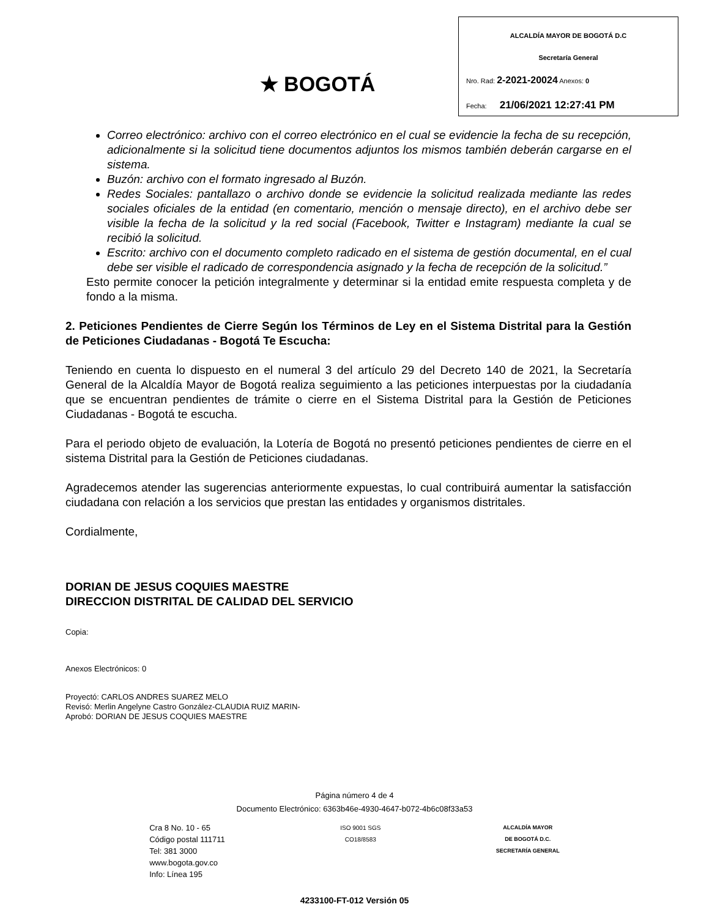★ BOGOTÁ
ALCALDÍA MAYOR DE BOGOTÁ D.C
Secretaría General
Nro. Rad: 2-2021-20024 Anexos: 0
Fecha: 21/06/2021 12:27:41 PM
Correo electrónico: archivo con el correo electrónico en el cual se evidencie la fecha de su recepción, adicionalmente si la solicitud tiene documentos adjuntos los mismos también deberán cargarse en el sistema.
Buzón: archivo con el formato ingresado al Buzón.
Redes Sociales: pantallazo o archivo donde se evidencie la solicitud realizada mediante las redes sociales oficiales de la entidad (en comentario, mención o mensaje directo), en el archivo debe ser visible la fecha de la solicitud y la red social (Facebook, Twitter e Instagram) mediante la cual se recibió la solicitud.
Escrito: archivo con el documento completo radicado en el sistema de gestión documental, en el cual debe ser visible el radicado de correspondencia asignado y la fecha de recepción de la solicitud.”
Esto permite conocer la petición integralmente y determinar si la entidad emite respuesta completa y de fondo a la misma.
2. Peticiones Pendientes de Cierre Según los Términos de Ley en el Sistema Distrital para la Gestión de Peticiones Ciudadanas - Bogotá Te Escucha:
Teniendo en cuenta lo dispuesto en el numeral 3 del artículo 29 del Decreto 140 de 2021, la Secretaría General de la Alcaldía Mayor de Bogotá realiza seguimiento a las peticiones interpuestas por la ciudadanía que se encuentran pendientes de trámite o cierre en el Sistema Distrital para la Gestión de Peticiones Ciudadanas - Bogotá te escucha.
Para el periodo objeto de evaluación, la Lotería de Bogotá no presentó peticiones pendientes de cierre en el sistema Distrital para la Gestión de Peticiones ciudadanas.
Agradecemos atender las sugerencias anteriormente expuestas, lo cual contribuirá aumentar la satisfacción ciudadana con relación a los servicios que prestan las entidades y organismos distritales.
Cordialmente,
DORIAN DE JESUS COQUIES MAESTRE
DIRECCION DISTRITAL DE CALIDAD DEL SERVICIO
Copia:
Anexos Electrónicos: 0
Proyectó: CARLOS ANDRES SUAREZ MELO
Revisó: Merlin Angelyne Castro González-CLAUDIA RUIZ MARIN-
Aprobó: DORIAN DE JESUS COQUIES MAESTRE
Página número 4 de 4
Documento Electrónico: 6363b46e-4930-4647-b072-4b6c08f33a53
Cra 8 No. 10 - 65
Código postal 111711
Tel: 381 3000
www.bogota.gov.co
Info: Línea 195
ISO 9001 SGS
CO18/8583
ALCALDÍA MAYOR
DE BOGOTÁ D.C.
SECRETARÍA GENERAL
4233100-FT-012 Versión 05